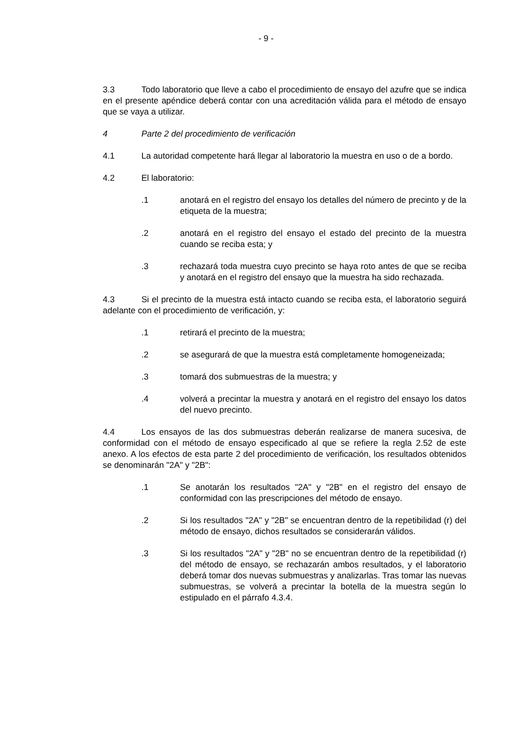- 9 -
3.3 Todo laboratorio que lleve a cabo el procedimiento de ensayo del azufre que se indica en el presente apéndice deberá contar con una acreditación válida para el método de ensayo que se vaya a utilizar.
4 Parte 2 del procedimiento de verificación
4.1 La autoridad competente hará llegar al laboratorio la muestra en uso o de a bordo.
4.2 El laboratorio:
.1 anotará en el registro del ensayo los detalles del número de precinto y de la etiqueta de la muestra;
.2 anotará en el registro del ensayo el estado del precinto de la muestra cuando se reciba esta; y
.3 rechazará toda muestra cuyo precinto se haya roto antes de que se reciba y anotará en el registro del ensayo que la muestra ha sido rechazada.
4.3 Si el precinto de la muestra está intacto cuando se reciba esta, el laboratorio seguirá adelante con el procedimiento de verificación, y:
.1 retirará el precinto de la muestra;
.2 se asegurará de que la muestra está completamente homogeneizada;
.3 tomará dos submuestras de la muestra; y
.4 volverá a precintar la muestra y anotará en el registro del ensayo los datos del nuevo precinto.
4.4 Los ensayos de las dos submuestras deberán realizarse de manera sucesiva, de conformidad con el método de ensayo especificado al que se refiere la regla 2.52 de este anexo. A los efectos de esta parte 2 del procedimiento de verificación, los resultados obtenidos se denominarán "2A" y "2B":
.1 Se anotarán los resultados "2A" y "2B" en el registro del ensayo de conformidad con las prescripciones del método de ensayo.
.2 Si los resultados "2A" y "2B" se encuentran dentro de la repetibilidad (r) del método de ensayo, dichos resultados se considerarán válidos.
.3 Si los resultados "2A" y "2B" no se encuentran dentro de la repetibilidad (r) del método de ensayo, se rechazarán ambos resultados, y el laboratorio deberá tomar dos nuevas submuestras y analizarlas. Tras tomar las nuevas submuestras, se volverá a precintar la botella de la muestra según lo estipulado en el párrafo 4.3.4.